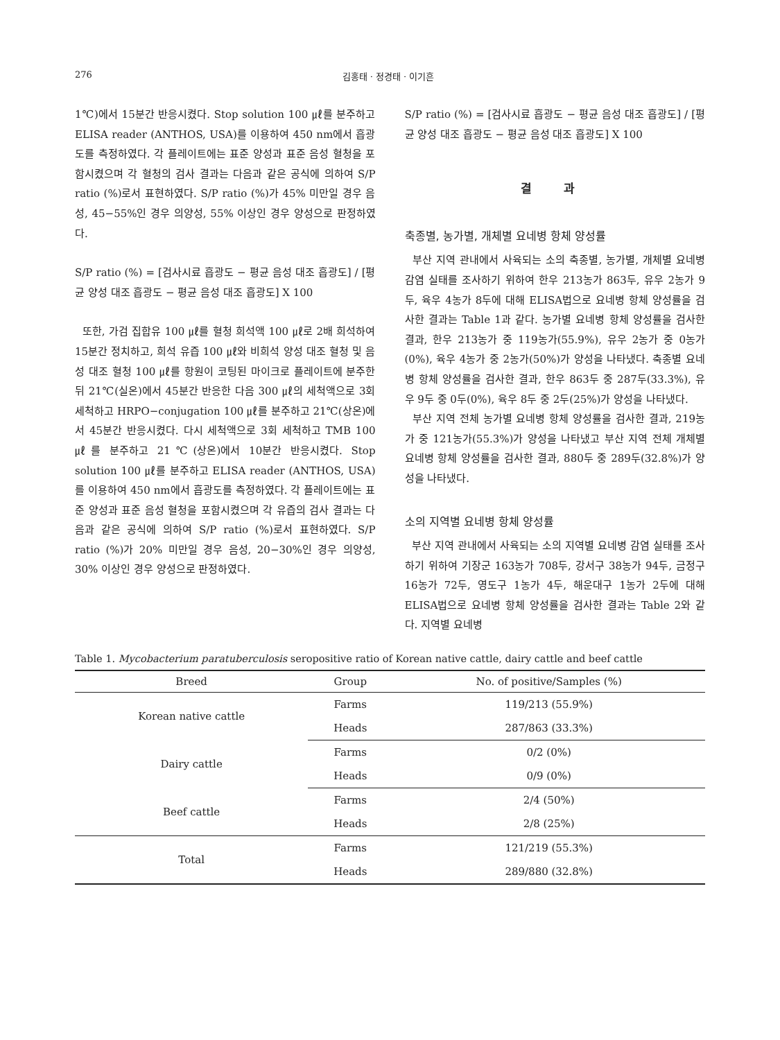276 김홍태 · 정경태 · 이기흔
1℃)에서 15분간 반응시켰다. Stop solution 100 ㎕를 분주하고 ELISA reader (ANTHOS, USA)를 이용하여 450 nm에서 흡광도를 측정하였다. 각 플레이트에는 표준 양성과 표준 음성 혈청을 포함시켰으며 각 혈청의 검사 결과는 다음과 같은 공식에 의하여 S/P ratio (%)로서 표현하였다. S/P ratio (%)가 45% 미만일 경우 음성, 45−55%인 경우 의양성, 55% 이상인 경우 양성으로 판정하였다.
S/P ratio (%) = [검사시료 흡광도 − 평균 음성 대조 흡광도] / [평균 양성 대조 흡광도 − 평균 음성 대조 흡광도] X 100
또한, 가검 집합유 100 ㎕를 혈청 희석액 100 ㎕로 2배 희석하여 15분간 정치하고, 희석 유즙 100 ㎕와 비희석 양성 대조 혈청 및 음성 대조 혈청 100 ㎕를 항원이 코팅된 마이크로 플레이트에 분주한 뒤 21℃(실온)에서 45분간 반응한 다음 300 ㎕의 세척액으로 3회 세척하고 HRPO−conjugation 100 ㎕를 분주하고 21℃(상온)에서 45분간 반응시켰다. 다시 세척액으로 3회 세척하고 TMB 100 ㎕를 분주하고 21℃(상온)에서 10분간 반응시켰다. Stop solution 100 ㎕를 분주하고 ELISA reader (ANTHOS, USA)를 이용하여 450 nm에서 흡광도를 측정하였다. 각 플레이트에는 표준 양성과 표준 음성 혈청을 포함시켰으며 각 유즙의 검사 결과는 다음과 같은 공식에 의하여 S/P ratio (%)로서 표현하였다. S/P ratio (%)가 20% 미만일 경우 음성, 20−30%인 경우 의양성, 30% 이상인 경우 양성으로 판정하였다.
S/P ratio (%) = [검사시료 흡광도 − 평균 음성 대조 흡광도] / [평균 양성 대조 흡광도 − 평균 음성 대조 흡광도] X 100
결 과
축종별, 농가별, 개체별 요네병 항체 양성률
부산 지역 관내에서 사육되는 소의 축종별, 농가별, 개체별 요네병 감염 실태를 조사하기 위하여 한우 213농가 863두, 유우 2농가 9두, 육우 4농가 8두에 대해 ELISA법으로 요네병 항체 양성률을 검사한 결과는 Table 1과 같다. 농가별 요네병 항체 양성률을 검사한 결과, 한우 213농가 중 119농가(55.9%), 유우 2농가 중 0농가(0%), 육우 4농가 중 2농가(50%)가 양성을 나타냈다. 축종별 요네병 항체 양성률을 검사한 결과, 한우 863두 중 287두(33.3%), 유우 9두 중 0두(0%), 육우 8두 중 2두(25%)가 양성을 나타냈다.
부산 지역 전체 농가별 요네병 항체 양성률을 검사한 결과, 219농가 중 121농가(55.3%)가 양성을 나타냈고 부산 지역 전체 개체별 요네병 항체 양성률을 검사한 결과, 880두 중 289두(32.8%)가 양성을 나타냈다.
소의 지역별 요네병 항체 양성률
부산 지역 관내에서 사육되는 소의 지역별 요네병 감염 실태를 조사하기 위하여 기장군 163농가 708두, 강서구 38농가 94두, 금정구 16농가 72두, 영도구 1농가 4두, 해운대구 1농가 2두에 대해 ELISA법으로 요네병 항체 양성률을 검사한 결과는 Table 2와 같다. 지역별 요네병
Table 1. Mycobacterium paratuberculosis seropositive ratio of Korean native cattle, dairy cattle and beef cattle
| Breed | Group | No. of positive/Samples (%) |
| --- | --- | --- |
| Korean native cattle | Farms | 119/213 (55.9%) |
| | Heads | 287/863 (33.3%) |
| Dairy cattle | Farms | 0/2 (0%) |
| | Heads | 0/9 (0%) |
| Beef cattle | Farms | 2/4 (50%) |
| | Heads | 2/8 (25%) |
| Total | Farms | 121/219 (55.3%) |
| | Heads | 289/880 (32.8%) |